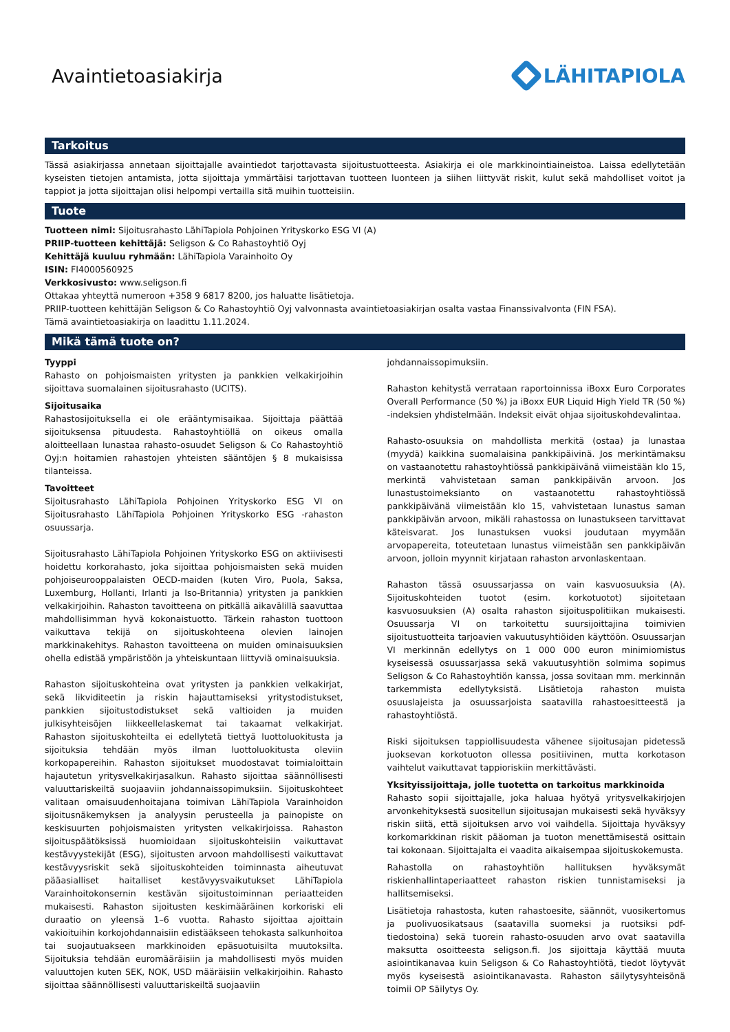Avaintietoasiakirja LÄHITAPIOLA
Tarkoitus
Tässä asiakirjassa annetaan sijoittajalle avaintiedot tarjottavasta sijoitustuotteesta. Asiakirja ei ole markkinointiaineistoa. Laissa edellytetään kyseisten tietojen antamista, jotta sijoittaja ymmärtäisi tarjottavan tuotteen luonteen ja siihen liittyvät riskit, kulut sekä mahdolliset voitot ja tappiot ja jotta sijoittajan olisi helpompi vertailla sitä muihin tuotteisiin.
Tuote
Tuotteen nimi: Sijoitusrahasto LähiTapiola Pohjoinen Yrityskorko ESG VI (A)
PRIIP-tuotteen kehittäjä: Seligson & Co Rahastoyhtiö Oyj
Kehittäjä kuuluu ryhmään: LähiTapiola Varainhoito Oy
ISIN: FI4000560925
Verkkosivusto: www.seligson.fi
Ottakaa yhteyttä numeroon +358 9 6817 8200, jos haluatte lisätietoja.
PRIIP-tuotteen kehittäjän Seligson & Co Rahastoyhtiö Oyj valvonnasta avaintietoasiakirjan osalta vastaa Finanssivalvonta (FIN FSA).
Tämä avaintietoasiakirja on laadittu 1.11.2024.
Mikä tämä tuote on?
Tyyppi
Rahasto on pohjoismaisten yritysten ja pankkien velkakirjoihin sijoittava suomalainen sijoitusrahasto (UCITS).
Sijoitusaika
Rahastosijoituksella ei ole erääntymisaikaa. Sijoittaja päättää sijoituksensa pituudesta. Rahastoyhtiöllä on oikeus omalla aloitteellaan lunastaa rahasto-osuudet Seligson & Co Rahastoyhtiö Oyj:n hoitamien rahastojen yhteisten sääntöjen § 8 mukaisissa tilanteissa.
Tavoitteet
Sijoitusrahasto LähiTapiola Pohjoinen Yrityskorko ESG VI on Sijoitusrahasto LähiTapiola Pohjoinen Yrityskorko ESG -rahaston osuussarja.
Sijoitusrahasto LähiTapiola Pohjoinen Yrityskorko ESG on aktiivisesti hoidettu korkorahasto, joka sijoittaa pohjoismaisten sekä muiden pohjoiseurooppalaisten OECD-maiden (kuten Viro, Puola, Saksa, Luxemburg, Hollanti, Irlanti ja Iso-Britannia) yritysten ja pankkien velkakirjoihin. Rahaston tavoitteena on pitkällä aikavälillä saavuttaa mahdollisimman hyvä kokonaistuotto. Tärkein rahaston tuottoon vaikuttava tekijä on sijoituskohteena olevien lainojen markkinakehitys. Rahaston tavoitteena on muiden ominaisuuksien ohella edistää ympäristöön ja yhteiskuntaan liittyviä ominaisuuksia.
Rahaston sijoituskohteina ovat yritysten ja pankkien velkakirjat, sekä likviditeetin ja riskin hajauttamiseksi yritystodistukset, pankkien sijoitustodistukset sekä valtioiden ja muiden julkisyhteisöjen liikkeellelaskemat tai takaamat velkakirjat. Rahaston sijoituskohteilta ei edellytetä tiettyä luottoluokitusta ja sijoituksia tehdään myös ilman luottoluokitusta oleviin korkopapereihin. Rahaston sijoitukset muodostavat toimialoittain hajautetun yritysvelkakirjasalkun. Rahasto sijoittaa säännöllisesti valuuttariskeiltä suojaaviin johdannaissopimuksiin. Sijoituskohteet valitaan omaisuudenhoitajana toimivan LähiTapiola Varainhoidon sijoitusnäkemyksen ja analyysin perusteella ja painopiste on keskisuurten pohjoismaisten yritysten velkakirjoissa. Rahaston sijoituspäätöksissä huomioidaan sijoituskohteisiin vaikuttavat kestävyystekijät (ESG), sijoitusten arvoon mahdollisesti vaikuttavat kestävyysriskit sekä sijoituskohteiden toiminnasta aiheutuvat pääasialliset haitalliset kestävyysvaikutukset LähiTapiola Varainhoitokonsernin kestävän sijoitustoiminnan periaatteiden mukaisesti. Rahaston sijoitusten keskimääräinen korkoriski eli duraatio on yleensä 1–6 vuotta. Rahasto sijoittaa ajoittain vakioituihin korkojohdannaisiin edistääkseen tehokasta salkunhoitoa tai suojautuakseen markkinoiden epäsuotuisilta muutoksilta. Sijoituksia tehdään euromääräisiin ja mahdollisesti myös muiden valuuttojen kuten SEK, NOK, USD määräisiin velkakirjoihin. Rahasto sijoittaa säännöllisesti valuuttariskeiltä suojaaviin
johdannaissopimuksiin.
Rahaston kehitystä verrataan raportoinnissa iBoxx Euro Corporates Overall Performance (50 %) ja iBoxx EUR Liquid High Yield TR (50 %) -indeksien yhdistelmään. Indeksit eivät ohjaa sijoituskohdevalintaa.
Rahasto-osuuksia on mahdollista merkitä (ostaa) ja lunastaa (myydä) kaikkina suomalaisina pankkipäivinä. Jos merkintämaksu on vastaanotettu rahastoyhtiössä pankkipäivänä viimeistään klo 15, merkintä vahvistetaan saman pankkipäivän arvoon. Jos lunastustoimeksianto on vastaanotettu rahastoyhtiössä pankkipäivänä viimeistään klo 15, vahvistetaan lunastus saman pankkipäivän arvoon, mikäli rahastossa on lunastukseen tarvittavat käteisvarat. Jos lunastuksen vuoksi joudutaan myymään arvopapereita, toteutetaan lunastus viimeistään sen pankkipäivän arvoon, jolloin myynnit kirjataan rahaston arvonlaskentaan.
Rahaston tässä osuussarjassa on vain kasvuosuuksia (A). Sijoituskohteiden tuotot (esim. korkotuotot) sijoitetaan kasvuosuuksien (A) osalta rahaston sijoituspolitiikan mukaisesti. Osuussarja VI on tarkoitettu suursijoittajina toimivien sijoitustuotteita tarjoavien vakuutusyhtiöiden käyttöön. Osuussarjan VI merkinnän edellytys on 1 000 000 euron minimiomistus kyseisessä osuussarjassa sekä vakuutusyhtiön solmima sopimus Seligson & Co Rahastoyhtiön kanssa, jossa sovitaan mm. merkinnän tarkemmista edellytyksistä. Lisätietoja rahaston muista osuuslajeista ja osuussarjoista saatavilla rahastoesitteestä ja rahastoyhtiöstä.
Riski sijoituksen tappiollisuudesta vähenee sijoitusajan pidetessä juoksevan korkotuoton ollessa positiivinen, mutta korkotason vaihtelut vaikuttavat tappioriskiin merkittävästi.
Yksityissijoittaja, jolle tuotetta on tarkoitus markkinoida
Rahasto sopii sijoittajalle, joka haluaa hyötyä yritysvelkakirjojen arvonkehityksestä suositellun sijoitusajan mukaisesti sekä hyväksyy riskin siitä, että sijoituksen arvo voi vaihdella. Sijoittaja hyväksyy korkomarkkinan riskit pääoman ja tuoton menettämisestä osittain tai kokonaan. Sijoittajalta ei vaadita aikaisempaa sijoituskokemusta.
Rahastolla on rahastoyhtiön hallituksen hyväksymät riskienhallintaperiaatteet rahaston riskien tunnistamiseksi ja hallitsemiseksi.
Lisätietoja rahastosta, kuten rahastoesite, säännöt, vuosikertomus ja puolivuosikatsaus (saatavilla suomeksi ja ruotsiksi pdf-tiedostoina) sekä tuorein rahasto-osuuden arvo ovat saatavilla maksutta osoitteesta seligson.fi. Jos sijoittaja käyttää muuta asiointikanavaa kuin Seligson & Co Rahastoyhtiötä, tiedot löytyvät myös kyseisestä asiointikanavasta. Rahaston säilytysyhteisönä toimii OP Säilytys Oy.